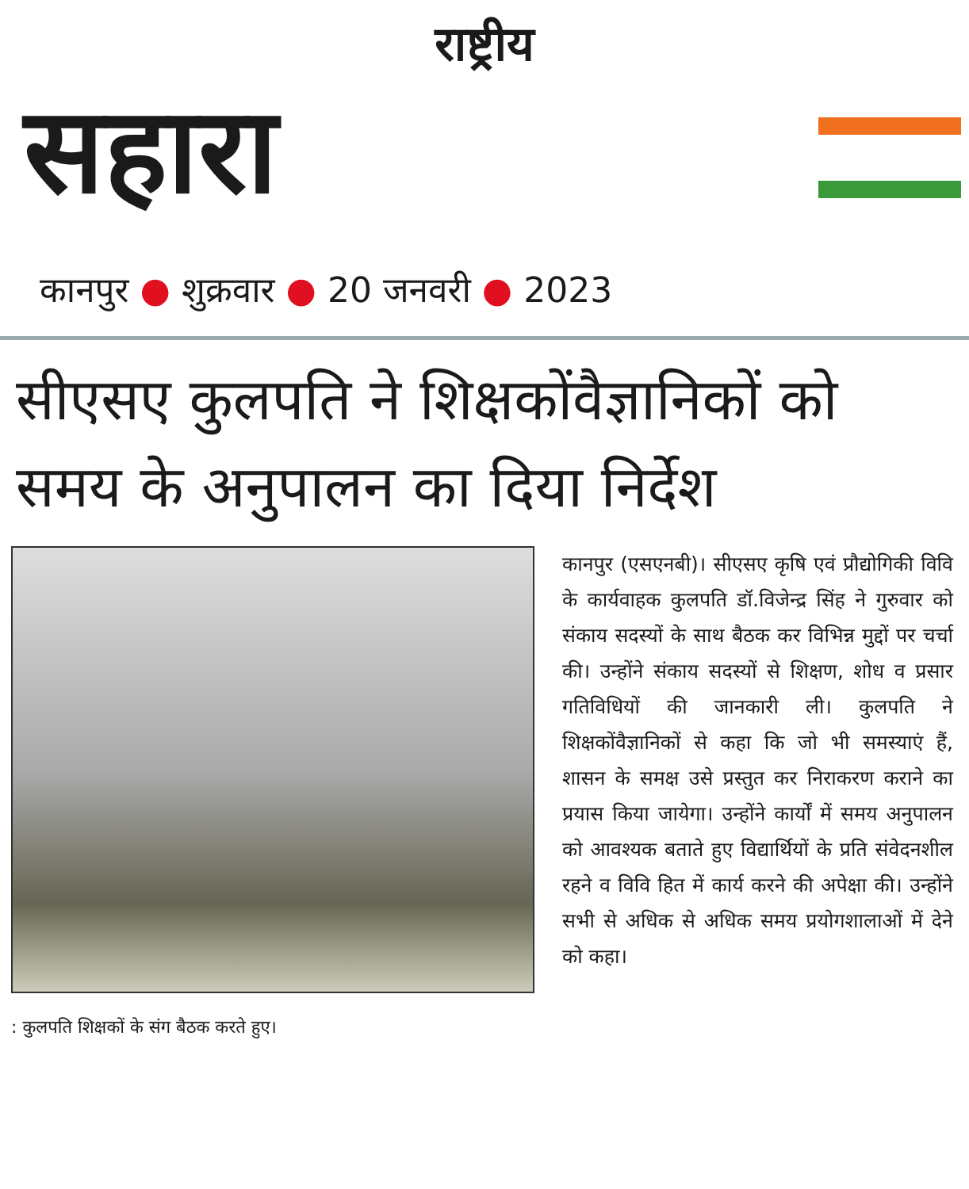राष्ट्रीय
सहारा
कानपुर ● शुक्रवार ● 20 जनवरी ● 2023
सीएसए कुलपति ने शिक्षकोंवैज्ञानिकों को समय के अनुपालन का दिया निर्देश
: कुलपति शिक्षकों के संग बैठक करते हुए।
कानपुर (एसएनबी)। सीएसए कृषि एवं प्रौद्योगिकी विवि के कार्यवाहक कुलपति डॉ.विजेन्द्र सिंह ने गुरुवार को संकाय सदस्यों के साथ बैठक कर विभिन्न मुद्दों पर चर्चा की। उन्होंने संकाय सदस्यों से शिक्षण, शोध व प्रसार गतिविधियों की जानकारी ली। कुलपति ने शिक्षकोंवैज्ञानिकों से कहा कि जो भी समस्याएं हैं, शासन के समक्ष उसे प्रस्तुत कर निराकरण कराने का प्रयास किया जायेगा। उन्होंने कार्यों में समय अनुपालन को आवश्यक बताते हुए विद्यार्थियों के प्रति संवेदनशील रहने व विवि हित में कार्य करने की अपेक्षा की। उन्होंने सभी से अधिक से अधिक समय प्रयोगशालाओं में देने को कहा।